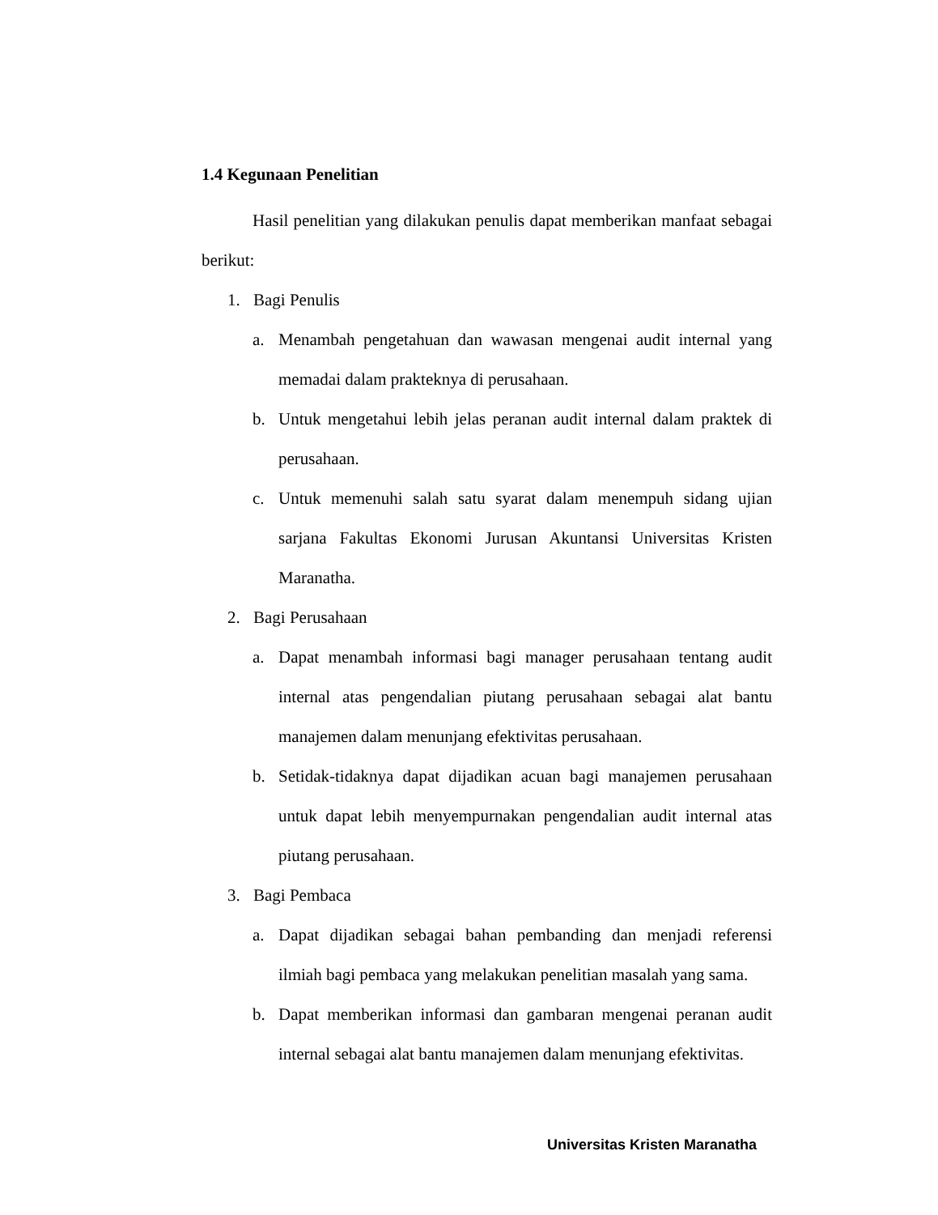1.4 Kegunaan Penelitian
Hasil penelitian yang dilakukan penulis dapat memberikan manfaat sebagai berikut:
1. Bagi Penulis
a. Menambah pengetahuan dan wawasan mengenai audit internal yang memadai dalam prakteknya di perusahaan.
b. Untuk mengetahui lebih jelas peranan audit internal dalam praktek di perusahaan.
c. Untuk memenuhi salah satu syarat dalam menempuh sidang ujian sarjana Fakultas Ekonomi Jurusan Akuntansi Universitas Kristen Maranatha.
2. Bagi Perusahaan
a. Dapat menambah informasi bagi manager perusahaan tentang audit internal atas pengendalian piutang perusahaan sebagai alat bantu manajemen dalam menunjang efektivitas perusahaan.
b. Setidak-tidaknya dapat dijadikan acuan bagi manajemen perusahaan untuk dapat lebih menyempurnakan pengendalian audit internal atas piutang perusahaan.
3. Bagi Pembaca
a. Dapat dijadikan sebagai bahan pembanding dan menjadi referensi ilmiah bagi pembaca yang melakukan penelitian masalah yang sama.
b. Dapat memberikan informasi dan gambaran mengenai peranan audit internal sebagai alat bantu manajemen dalam menunjang efektivitas.
Universitas Kristen Maranatha